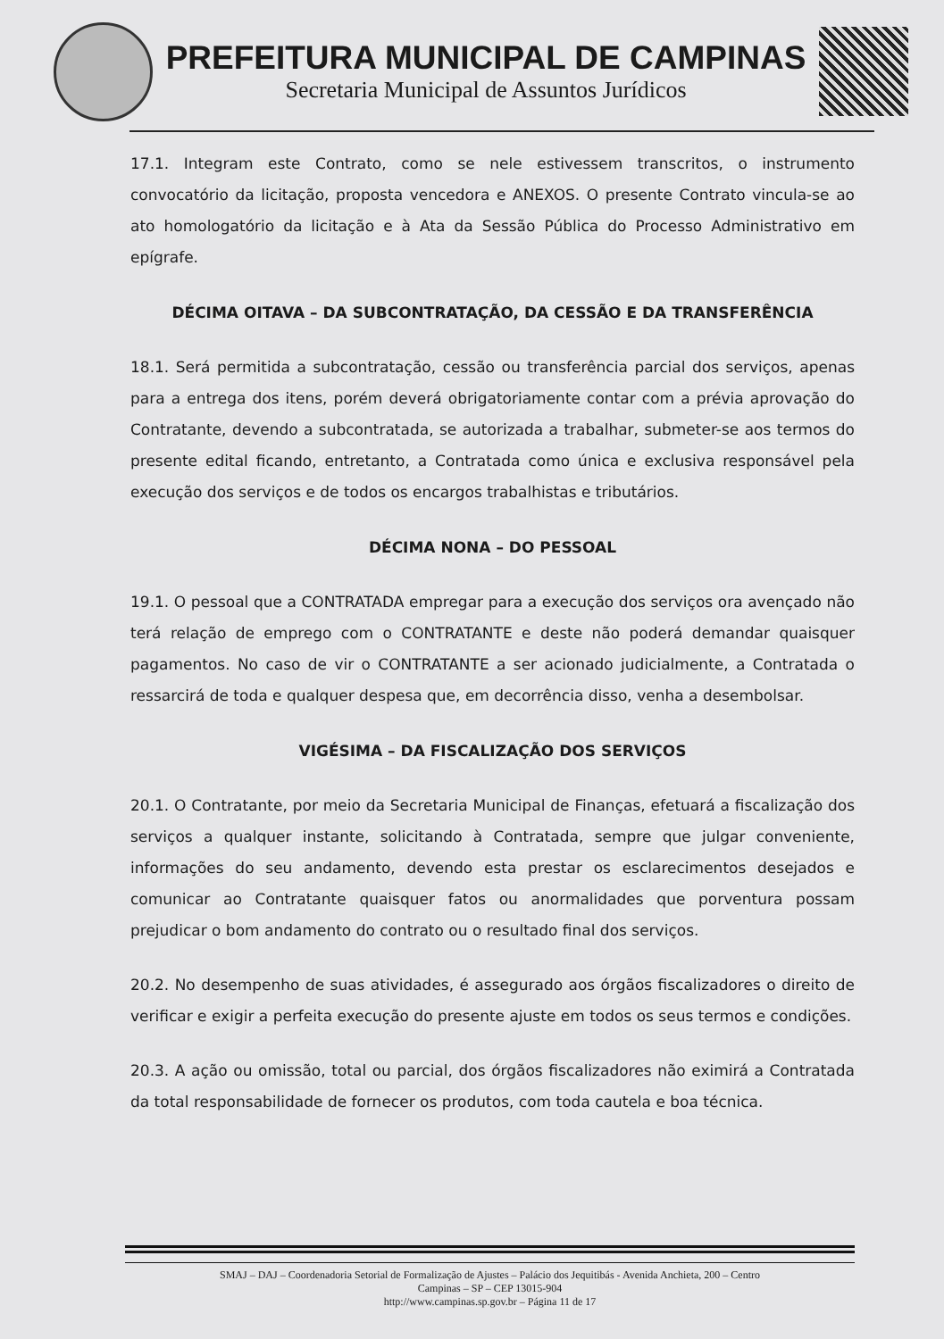PREFEITURA MUNICIPAL DE CAMPINAS
Secretaria Municipal de Assuntos Jurídicos
17.1. Integram este Contrato, como se nele estivessem transcritos, o instrumento convocatório da licitação, proposta vencedora e ANEXOS. O presente Contrato vincula-se ao ato homologatório da licitação e à Ata da Sessão Pública do Processo Administrativo em epígrafe.
DÉCIMA OITAVA – DA SUBCONTRATAÇÃO, DA CESSÃO E DA TRANSFERÊNCIA
18.1. Será permitida a subcontratação, cessão ou transferência parcial dos serviços, apenas para a entrega dos itens, porém deverá obrigatoriamente contar com a prévia aprovação do Contratante, devendo a subcontratada, se autorizada a trabalhar, submeter-se aos termos do presente edital ficando, entretanto, a Contratada como única e exclusiva responsável pela execução dos serviços e de todos os encargos trabalhistas e tributários.
DÉCIMA NONA – DO PESSOAL
19.1. O pessoal que a CONTRATADA empregar para a execução dos serviços ora avençado não terá relação de emprego com o CONTRATANTE e deste não poderá demandar quaisquer pagamentos. No caso de vir o CONTRATANTE a ser acionado judicialmente, a Contratada o ressarcirá de toda e qualquer despesa que, em decorrência disso, venha a desembolsar.
VIGÉSIMA – DA FISCALIZAÇÃO DOS SERVIÇOS
20.1. O Contratante, por meio da Secretaria Municipal de Finanças, efetuará a fiscalização dos serviços a qualquer instante, solicitando à Contratada, sempre que julgar conveniente, informações do seu andamento, devendo esta prestar os esclarecimentos desejados e comunicar ao Contratante quaisquer fatos ou anormalidades que porventura possam prejudicar o bom andamento do contrato ou o resultado final dos serviços.
20.2. No desempenho de suas atividades, é assegurado aos órgãos fiscalizadores o direito de verificar e exigir a perfeita execução do presente ajuste em todos os seus termos e condições.
20.3. A ação ou omissão, total ou parcial, dos órgãos fiscalizadores não eximirá a Contratada da total responsabilidade de fornecer os produtos, com toda cautela e boa técnica.
SMAJ – DAJ – Coordenadoria Setorial de Formalização de Ajustes – Palácio dos Jequitibás - Avenida Anchieta, 200 – Centro
Campinas – SP – CEP 13015-904
http://www.campinas.sp.gov.br – Página 11 de 17